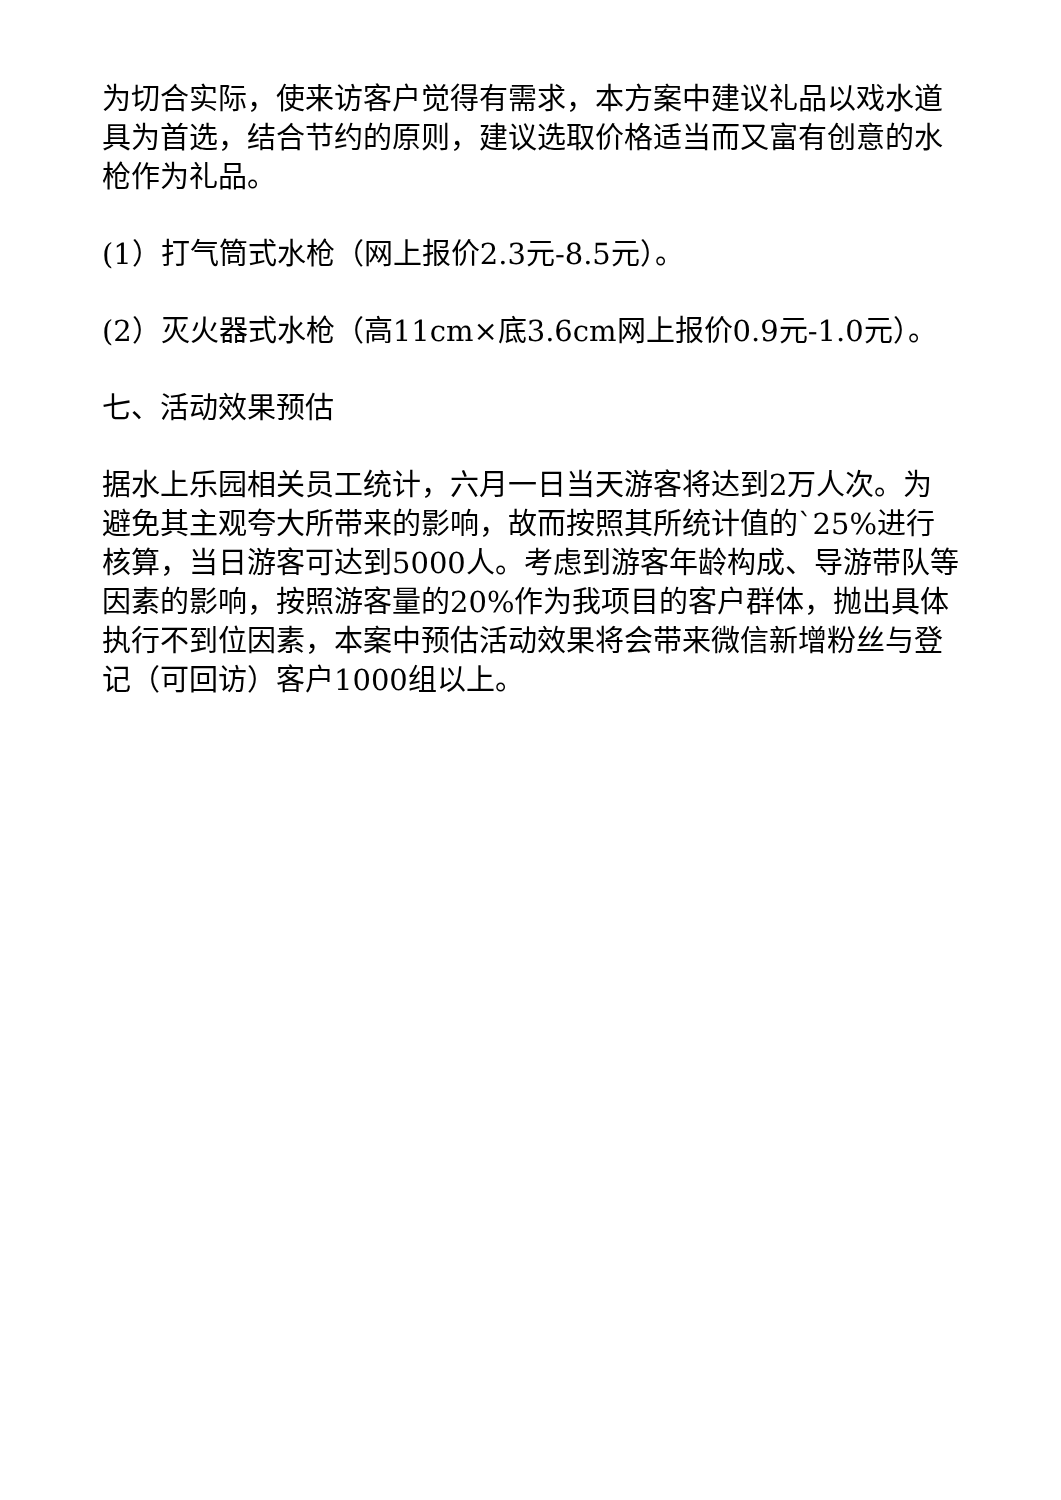为切合实际，使来访客户觉得有需求，本方案中建议礼品以戏水道具为首选，结合节约的原则，建议选取价格适当而又富有创意的水枪作为礼品。
(1）打气筒式水枪（网上报价2.3元-8.5元）。
(2）灭火器式水枪（高11cm×底3.6cm网上报价0.9元-1.0元）。
七、活动效果预估
据水上乐园相关员工统计，六月一日当天游客将达到2万人次。为避免其主观夸大所带来的影响，故而按照其所统计值的`25%进行核算，当日游客可达到5000人。考虑到游客年龄构成、导游带队等因素的影响，按照游客量的20%作为我项目的客户群体，抛出具体执行不到位因素，本案中预估活动效果将会带来微信新增粉丝与登记（可回访）客户1000组以上。